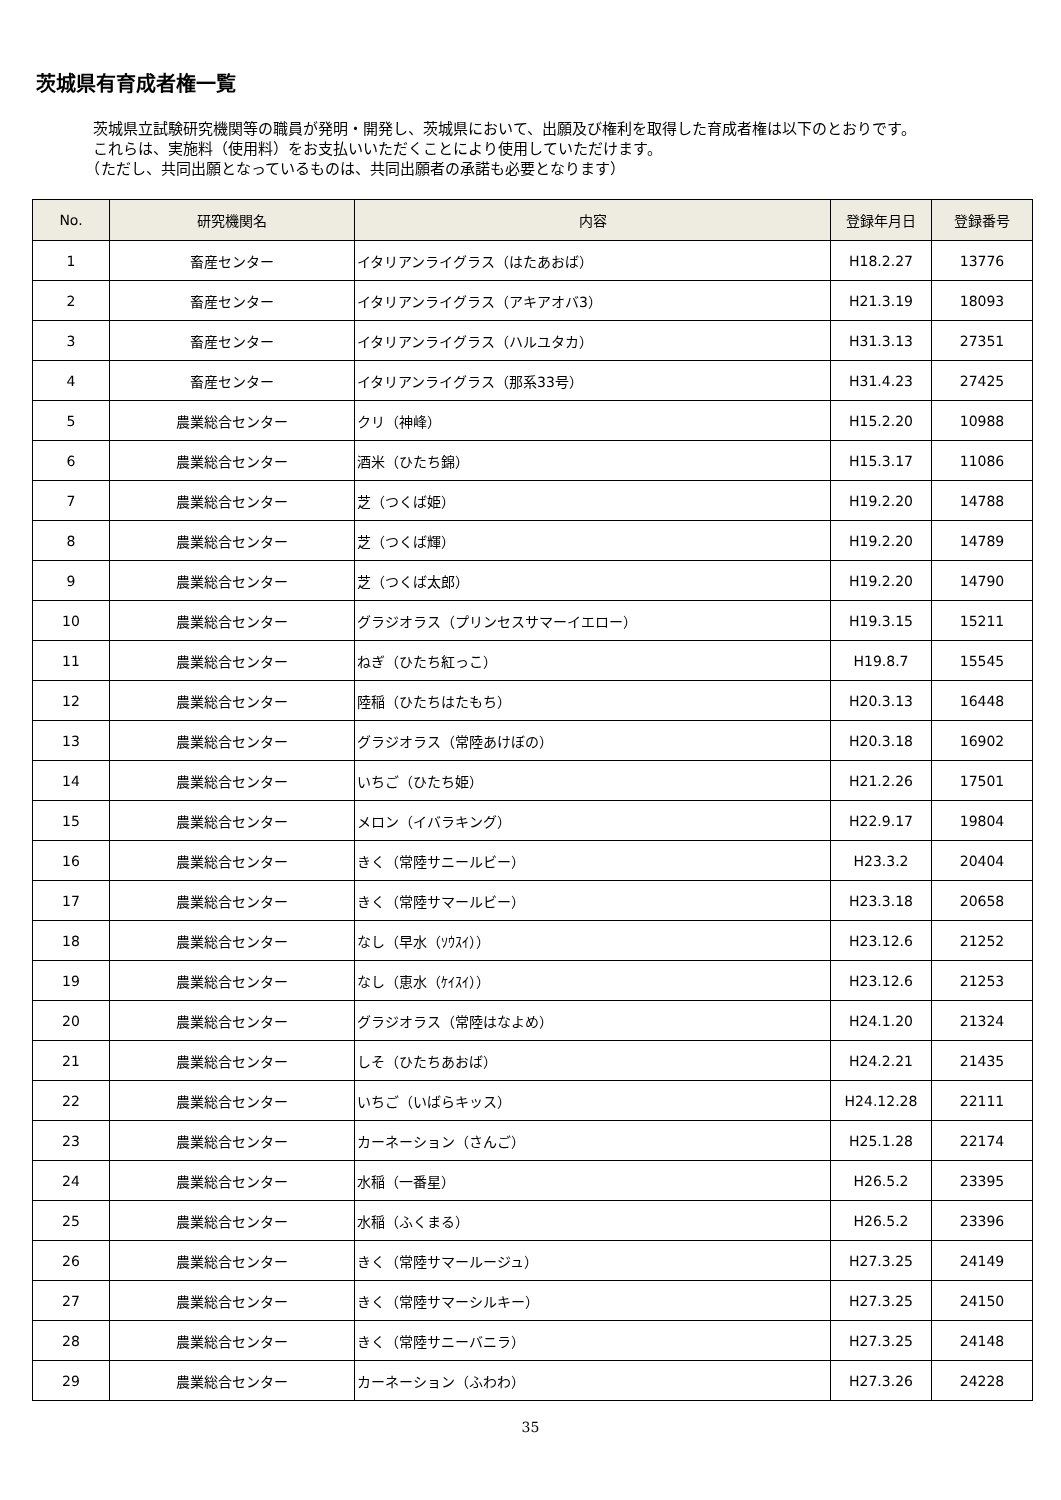茨城県有育成者権一覧
　茨城県立試験研究機関等の職員が発明・開発し、茨城県において、出願及び権利を取得した育成者権は以下のとおりです。
　これらは、実施料（使用料）をお支払いいただくことにより使用していただけます。
　（ただし、共同出願となっているものは、共同出願者の承諾も必要となります）
| No. | 研究機関名 | 内容 | 登録年月日 | 登録番号 |
| --- | --- | --- | --- | --- |
| 1 | 畜産センター | イタリアンライグラス（はたあおば） | H18.2.27 | 13776 |
| 2 | 畜産センター | イタリアンライグラス（アキアオバ3） | H21.3.19 | 18093 |
| 3 | 畜産センター | イタリアンライグラス（ハルユタカ） | H31.3.13 | 27351 |
| 4 | 畜産センター | イタリアンライグラス（那系33号） | H31.4.23 | 27425 |
| 5 | 農業総合センター | クリ（神峰） | H15.2.20 | 10988 |
| 6 | 農業総合センター | 酒米（ひたち錦） | H15.3.17 | 11086 |
| 7 | 農業総合センター | 芝（つくば姫） | H19.2.20 | 14788 |
| 8 | 農業総合センター | 芝（つくば輝） | H19.2.20 | 14789 |
| 9 | 農業総合センター | 芝（つくば太郎） | H19.2.20 | 14790 |
| 10 | 農業総合センター | グラジオラス（プリンセスサマーイエロー） | H19.3.15 | 15211 |
| 11 | 農業総合センター | ねぎ（ひたち紅っこ） | H19.8.7 | 15545 |
| 12 | 農業総合センター | 陸稲（ひたちはたもち） | H20.3.13 | 16448 |
| 13 | 農業総合センター | グラジオラス（常陸あけぼの） | H20.3.18 | 16902 |
| 14 | 農業総合センター | いちご（ひたち姫） | H21.2.26 | 17501 |
| 15 | 農業総合センター | メロン（イバラキング） | H22.9.17 | 19804 |
| 16 | 農業総合センター | きく（常陸サニールビー） | H23.3.2 | 20404 |
| 17 | 農業総合センター | きく（常陸サマールビー） | H23.3.18 | 20658 |
| 18 | 農業総合センター | なし（早水（ｿｳｽｲ）） | H23.12.6 | 21252 |
| 19 | 農業総合センター | なし（恵水（ｹｲｽｲ）） | H23.12.6 | 21253 |
| 20 | 農業総合センター | グラジオラス（常陸はなよめ） | H24.1.20 | 21324 |
| 21 | 農業総合センター | しそ（ひたちあおば） | H24.2.21 | 21435 |
| 22 | 農業総合センター | いちご（いばらキッス） | H24.12.28 | 22111 |
| 23 | 農業総合センター | カーネーション（さんご） | H25.1.28 | 22174 |
| 24 | 農業総合センター | 水稲（一番星） | H26.5.2 | 23395 |
| 25 | 農業総合センター | 水稲（ふくまる） | H26.5.2 | 23396 |
| 26 | 農業総合センター | きく（常陸サマールージュ） | H27.3.25 | 24149 |
| 27 | 農業総合センター | きく（常陸サマーシルキー） | H27.3.25 | 24150 |
| 28 | 農業総合センター | きく（常陸サニーバニラ） | H27.3.25 | 24148 |
| 29 | 農業総合センター | カーネーション（ふわわ） | H27.3.26 | 24228 |
35